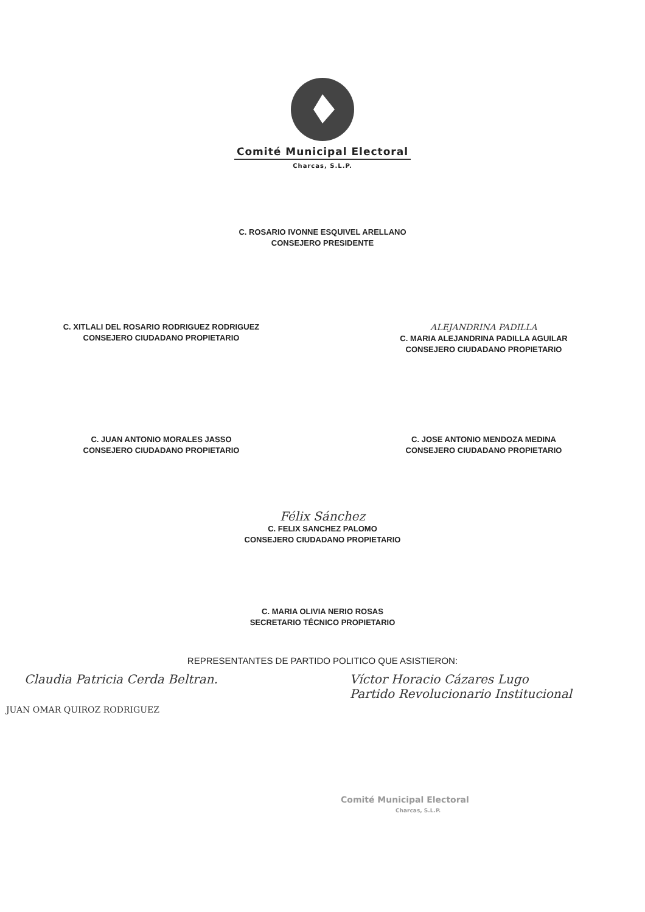Comité Municipal Electoral
Charcas, S.L.P.
C. ROSARIO IVONNE ESQUIVEL ARELLANO
CONSEJERO PRESIDENTE
C. XITLALI DEL ROSARIO RODRIGUEZ RODRIGUEZ
CONSEJERO CIUDADANO PROPIETARIO
ALEJANDRINA PADILLA
C. MARIA ALEJANDRINA PADILLA AGUILAR
CONSEJERO CIUDADANO PROPIETARIO
C. JUAN ANTONIO MORALES JASSO
CONSEJERO CIUDADANO PROPIETARIO
C. JOSE ANTONIO MENDOZA MEDINA
CONSEJERO CIUDADANO PROPIETARIO
Félix Sánchez
C. FELIX SANCHEZ PALOMO
CONSEJERO CIUDADANO PROPIETARIO
C. MARIA OLIVIA NERIO ROSAS
SECRETARIO TÉCNICO PROPIETARIO
REPRESENTANTES DE PARTIDO POLITICO QUE ASISTIERON:
Claudia Patricia Cerda Beltran.
JUAN OMAR QUIROZ RODRIGUEZ
Víctor Horacio Cázares Lugo
Partido Revolucionario Institucional
Comité Municipal Electoral
Charcas, S.L.P.